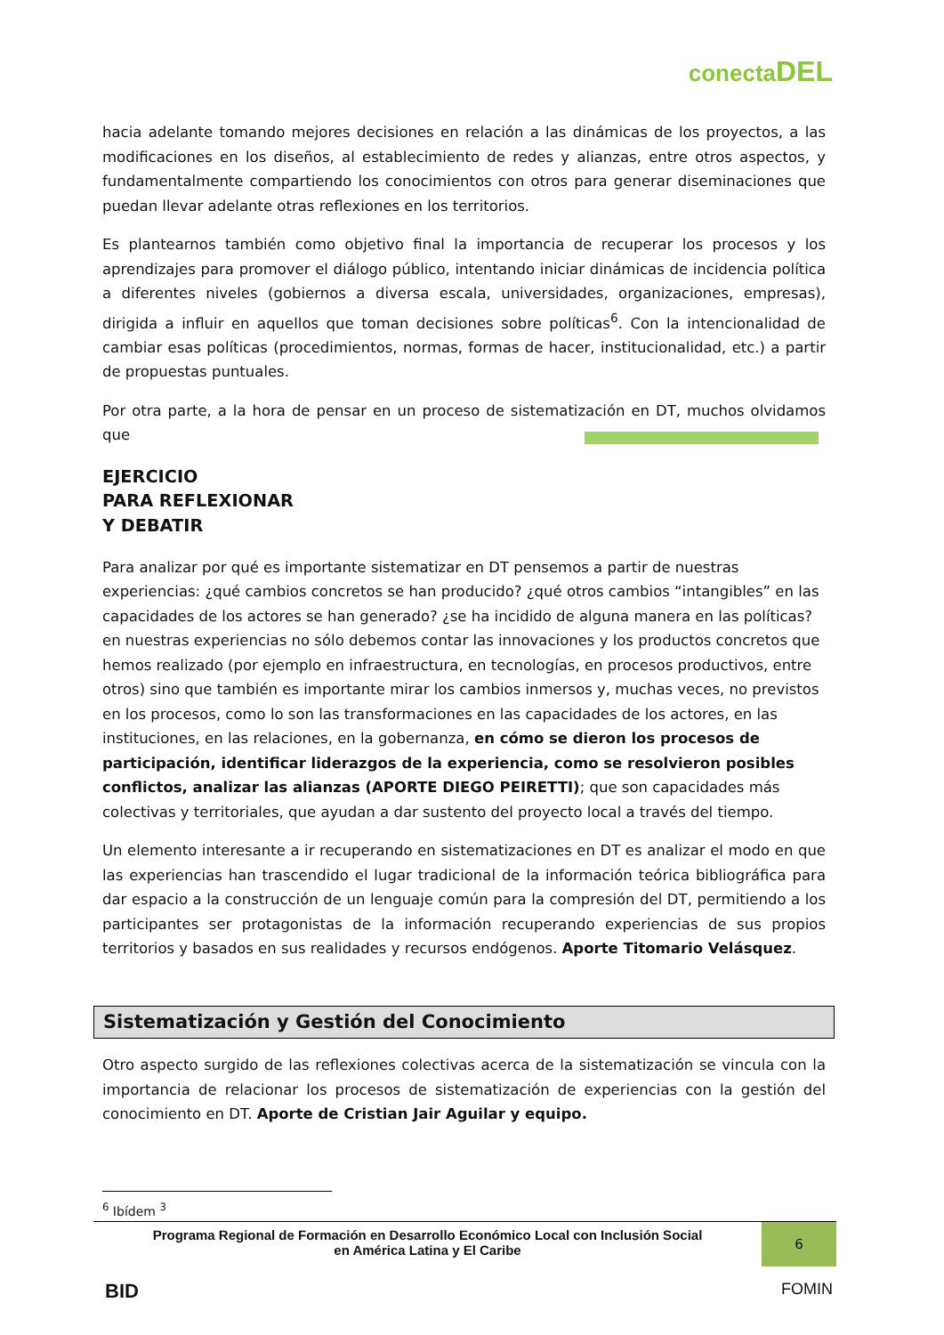conectaDEL
hacia adelante tomando mejores decisiones en relación a las dinámicas de los proyectos, a las modificaciones en los diseños, al establecimiento de redes y alianzas, entre otros aspectos, y fundamentalmente compartiendo los conocimientos con otros para generar diseminaciones que puedan llevar adelante otras reflexiones en los territorios.
Es plantearnos también como objetivo final la importancia de recuperar los procesos y los aprendizajes para promover el diálogo público, intentando iniciar dinámicas de incidencia política a diferentes niveles (gobiernos a diversa escala, universidades, organizaciones, empresas), dirigida a influir en aquellos que toman decisiones sobre políticas<sup>6</sup>. Con la intencionalidad de cambiar esas políticas (procedimientos, normas, formas de hacer, institucionalidad, etc.) a partir de propuestas puntuales.
Por otra parte, a la hora de pensar en un proceso de sistematización en DT, muchos olvidamos que
EJERCICIO
PARA REFLEXIONAR
Y DEBATIR
Para analizar por qué es importante sistematizar en DT pensemos a partir de nuestras experiencias: ¿qué cambios concretos se han producido? ¿qué otros cambios “intangibles” en las capacidades de los actores se han generado? ¿se ha incidido de alguna manera en las políticas? en nuestras experiencias no sólo debemos contar las innovaciones y los productos concretos que hemos realizado (por ejemplo en infraestructura, en tecnologías, en procesos productivos, entre otros) sino que también es importante mirar los cambios inmersos y, muchas veces, no previstos en los procesos, como lo son las transformaciones en las capacidades de los actores, en las instituciones, en las relaciones, en la gobernanza, en cómo se dieron los procesos de participación, identificar liderazgos de la experiencia, como se resolvieron posibles conflictos, analizar las alianzas (APORTE DIEGO PEIRETTI); que son capacidades más colectivas y territoriales, que ayudan a dar sustento del proyecto local a través del tiempo.
Un elemento interesante a ir recuperando en sistematizaciones en DT es analizar el modo en que las experiencias han trascendido el lugar tradicional de la información teórica bibliográfica para dar espacio a la construcción de un lenguaje común para la compresión del DT, permitiendo a los participantes ser protagonistas de la información recuperando experiencias de sus propios territorios y basados en sus realidades y recursos endógenos. Aporte Titomario Velásquez.
Sistematización y Gestión del Conocimiento
Otro aspecto surgido de las reflexiones colectivas acerca de la sistematización se vincula con la importancia de relacionar los procesos de sistematización de experiencias con la gestión del conocimiento en DT. Aporte de Cristian Jair Aguilar y equipo.
<sup>6</sup> Ibídem <sup>3</sup>
Programa Regional de Formación en Desarrollo Económico Local con Inclusión Social
en América Latina y El Caribe
6
BID FOMIN